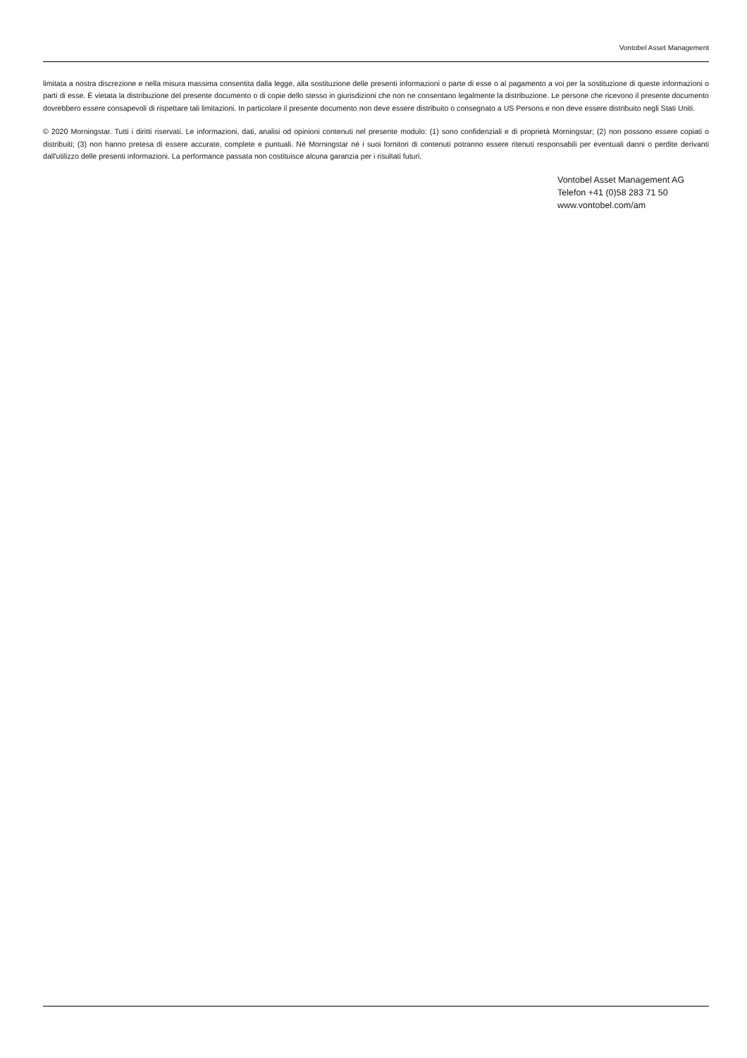Vontobel Asset Management
limitata a nostra discrezione e nella misura massima consentita dalla legge, alla sostituzione delle presenti informazioni o parte di esse o al pagamento a voi per la sostituzione di queste informazioni o parti di esse. È vietata la distribuzione del presente documento o di copie dello stesso in giurisdizioni che non ne consentano legalmente la distribuzione. Le persone che ricevono il presente documento dovrebbero essere consapevoli di rispettare tali limitazioni. In particolare il presente documento non deve essere distribuito o consegnato a US Persons e non deve essere distribuito negli Stati Uniti.
© 2020 Morningstar. Tutti i diritti riservati. Le informazioni, dati, analisi od opinioni contenuti nel presente modulo: (1) sono confidenziali e di proprietà Morningstar; (2) non possono essere copiati o distribuiti; (3) non hanno pretesa di essere accurate, complete e puntuali. Né Morningstar né i suoi fornitori di contenuti potranno essere ritenuti responsabili per eventuali danni o perdite derivanti dall'utilizzo delle presenti informazioni. La performance passata non costituisce alcuna garanzia per i risultati futuri.
Vontobel Asset Management AG
Telefon +41 (0)58 283 71 50
www.vontobel.com/am